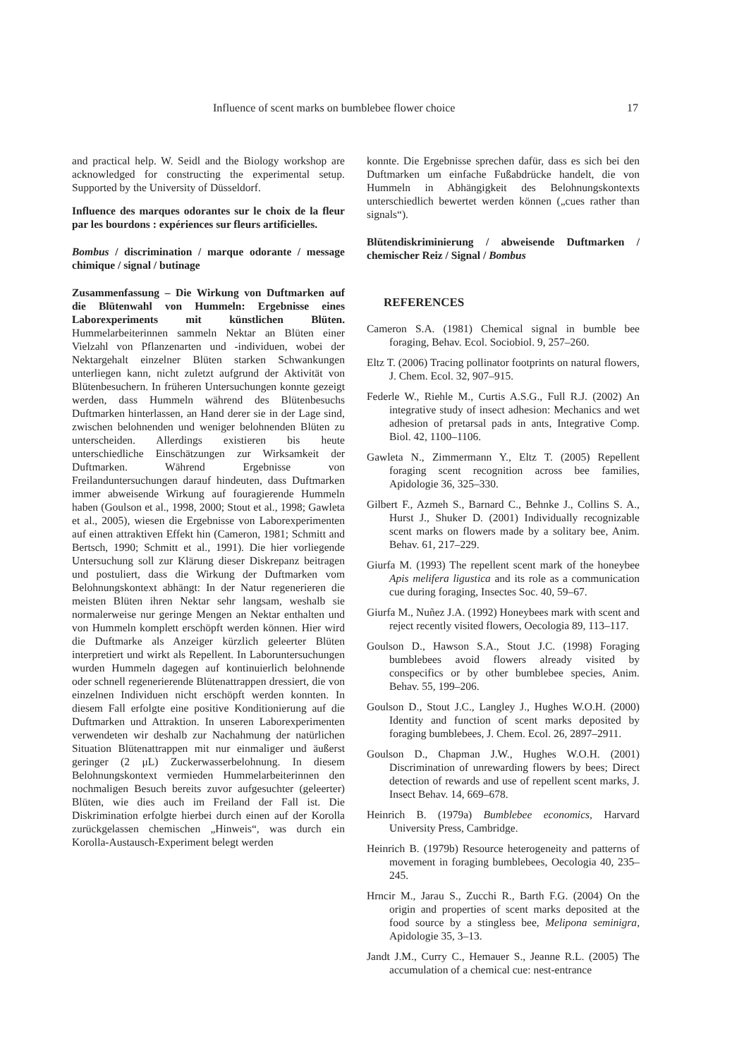Influence of scent marks on bumblebee flower choice 17
and practical help. W. Seidl and the Biology workshop are acknowledged for constructing the experimental setup. Supported by the University of Düsseldorf.
Influence des marques odorantes sur le choix de la fleur par les bourdons : expériences sur fleurs artificielles.
Bombus / discrimination / marque odorante / message chimique / signal / butinage
Zusammenfassung – Die Wirkung von Duftmarken auf die Blütenwahl von Hummeln: Ergebnisse eines Laborexperiments mit künstlichen Blüten. Hummelarbeiterinnen sammeln Nektar an Blüten einer Vielzahl von Pflanzenarten und -individuen, wobei der Nektargehalt einzelner Blüten starken Schwankungen unterliegen kann, nicht zuletzt aufgrund der Aktivität von Blütenbesuchern. In früheren Untersuchungen konnte gezeigt werden, dass Hummeln während des Blütenbesuchs Duftmarken hinterlassen, an Hand derer sie in der Lage sind, zwischen belohnenden und weniger belohnenden Blüten zu unterscheiden. Allerdings existieren bis heute unterschiedliche Einschätzungen zur Wirksamkeit der Duftmarken. Während Ergebnisse von Freilanduntersuchungen darauf hindeuten, dass Duftmarken immer abweisende Wirkung auf fouragierende Hummeln haben (Goulson et al., 1998, 2000; Stout et al., 1998; Gawleta et al., 2005), wiesen die Ergebnisse von Laborexperimenten auf einen attraktiven Effekt hin (Cameron, 1981; Schmitt and Bertsch, 1990; Schmitt et al., 1991). Die hier vorliegende Untersuchung soll zur Klärung dieser Diskrepanz beitragen und postuliert, dass die Wirkung der Duftmarken vom Belohnungskontext abhängt: In der Natur regenerieren die meisten Blüten ihren Nektar sehr langsam, weshalb sie normalerweise nur geringe Mengen an Nektar enthalten und von Hummeln komplett erschöpft werden können. Hier wird die Duftmarke als Anzeiger kürzlich geleerter Blüten interpretiert und wirkt als Repellent. In Laboruntersuchungen wurden Hummeln dagegen auf kontinuierlich belohnende oder schnell regenerierende Blütenattrappen dressiert, die von einzelnen Individuen nicht erschöpft werden konnten. In diesem Fall erfolgte eine positive Konditionierung auf die Duftmarken und Attraktion. In unseren Laborexperimenten verwendeten wir deshalb zur Nachahmung der natürlichen Situation Blütenattrappen mit nur einmaliger und äußerst geringer (2 μL) Zuckerwasserbelohnung. In diesem Belohnungskontext vermieden Hummelarbeiterinnen den nochmaligen Besuch bereits zuvor aufgesuchter (geleerter) Blüten, wie dies auch im Freiland der Fall ist. Die Diskrimination erfolgte hierbei durch einen auf der Korolla zurückgelassen chemischen „Hinweis“, was durch ein Korolla-Austausch-Experiment belegt werden
konnte. Die Ergebnisse sprechen dafür, dass es sich bei den Duftmarken um einfache Fußabdrücke handelt, die von Hummeln in Abhängigkeit des Belohnungskontexts unterschiedlich bewertet werden können („cues rather than signals“).
Blütendiskriminierung / abweisende Duftmarken / chemischer Reiz / Signal / Bombus
REFERENCES
Cameron S.A. (1981) Chemical signal in bumble bee foraging, Behav. Ecol. Sociobiol. 9, 257–260.
Eltz T. (2006) Tracing pollinator footprints on natural flowers, J. Chem. Ecol. 32, 907–915.
Federle W., Riehle M., Curtis A.S.G., Full R.J. (2002) An integrative study of insect adhesion: Mechanics and wet adhesion of pretarsal pads in ants, Integrative Comp. Biol. 42, 1100–1106.
Gawleta N., Zimmermann Y., Eltz T. (2005) Repellent foraging scent recognition across bee families, Apidologie 36, 325–330.
Gilbert F., Azmeh S., Barnard C., Behnke J., Collins S. A., Hurst J., Shuker D. (2001) Individually recognizable scent marks on flowers made by a solitary bee, Anim. Behav. 61, 217–229.
Giurfa M. (1993) The repellent scent mark of the honeybee Apis melifera ligustica and its role as a communication cue during foraging, Insectes Soc. 40, 59–67.
Giurfa M., Nuñez J.A. (1992) Honeybees mark with scent and reject recently visited flowers, Oecologia 89, 113–117.
Goulson D., Hawson S.A., Stout J.C. (1998) Foraging bumblebees avoid flowers already visited by conspecifics or by other bumblebee species, Anim. Behav. 55, 199–206.
Goulson D., Stout J.C., Langley J., Hughes W.O.H. (2000) Identity and function of scent marks deposited by foraging bumblebees, J. Chem. Ecol. 26, 2897–2911.
Goulson D., Chapman J.W., Hughes W.O.H. (2001) Discrimination of unrewarding flowers by bees; Direct detection of rewards and use of repellent scent marks, J. Insect Behav. 14, 669–678.
Heinrich B. (1979a) Bumblebee economics, Harvard University Press, Cambridge.
Heinrich B. (1979b) Resource heterogeneity and patterns of movement in foraging bumblebees, Oecologia 40, 235–245.
Hrncir M., Jarau S., Zucchi R., Barth F.G. (2004) On the origin and properties of scent marks deposited at the food source by a stingless bee, Melipona seminigra, Apidologie 35, 3–13.
Jandt J.M., Curry C., Hemauer S., Jeanne R.L. (2005) The accumulation of a chemical cue: nest-entrance